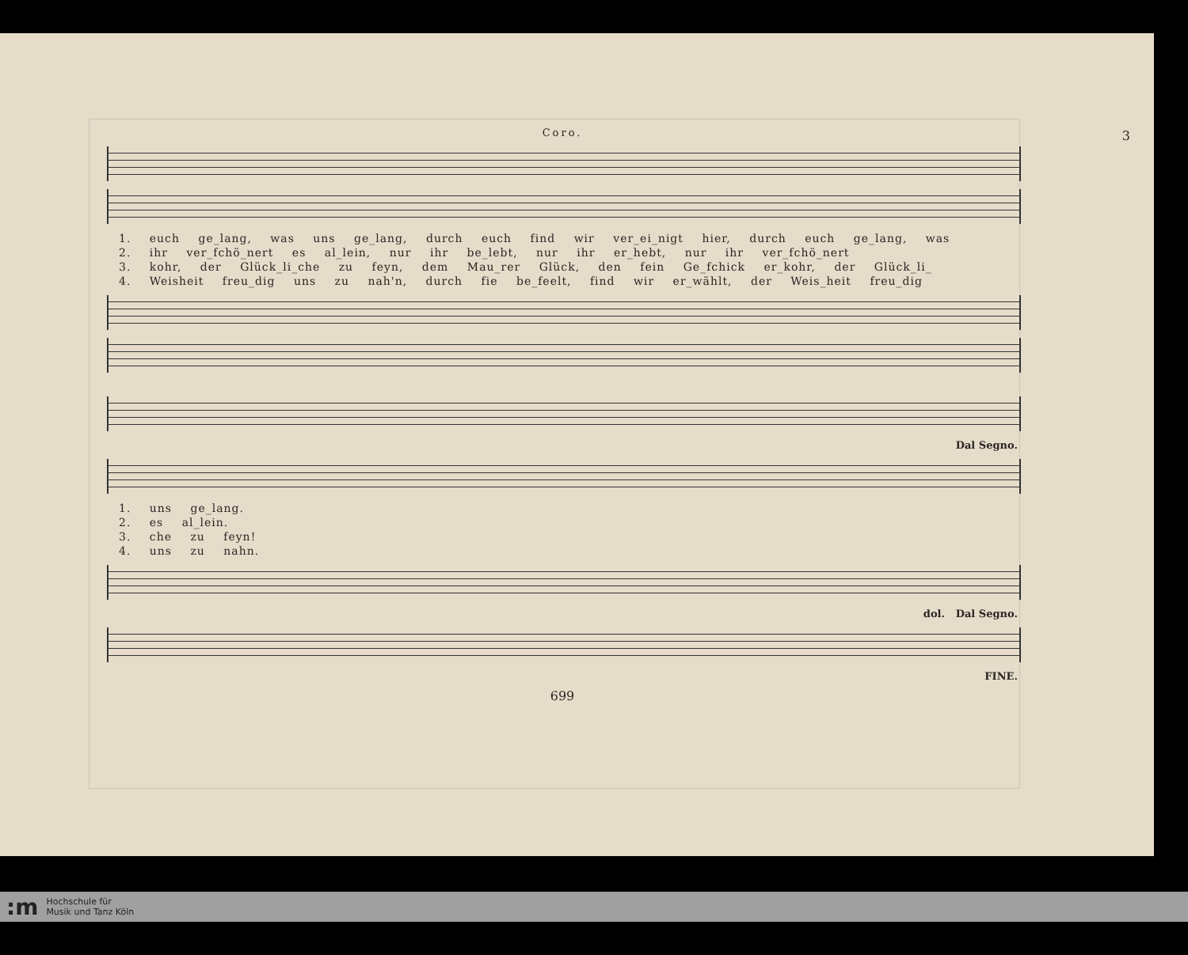3
Coro.
1. euch ge_lang, was uns ge_lang, durch euch find wir ver_ei_nigt hier, durch euch ge_lang, was
2. ihr ver_fchö_nert es al_lein, nur ihr be_lebt, nur ihr er_hebt, nur ihr ver_fchö_nert
3. kohr, der Glück_li_che zu feyn, dem Mau_rer Glück, den fein Ge_fchick er_kohr, der Glück_li_
4. Weisheit freu_dig uns zu nah'n, durch fie be_feelt, find wir er_wählt, der Weis_heit freu_dig
Dal Segno.
1. uns ge_lang.
2. es al_lein.
3. che zu feyn!
4. uns zu nahn.
dol. Dal Segno.
FINE.
699
:m Hochschule für
Musik und Tanz Köln